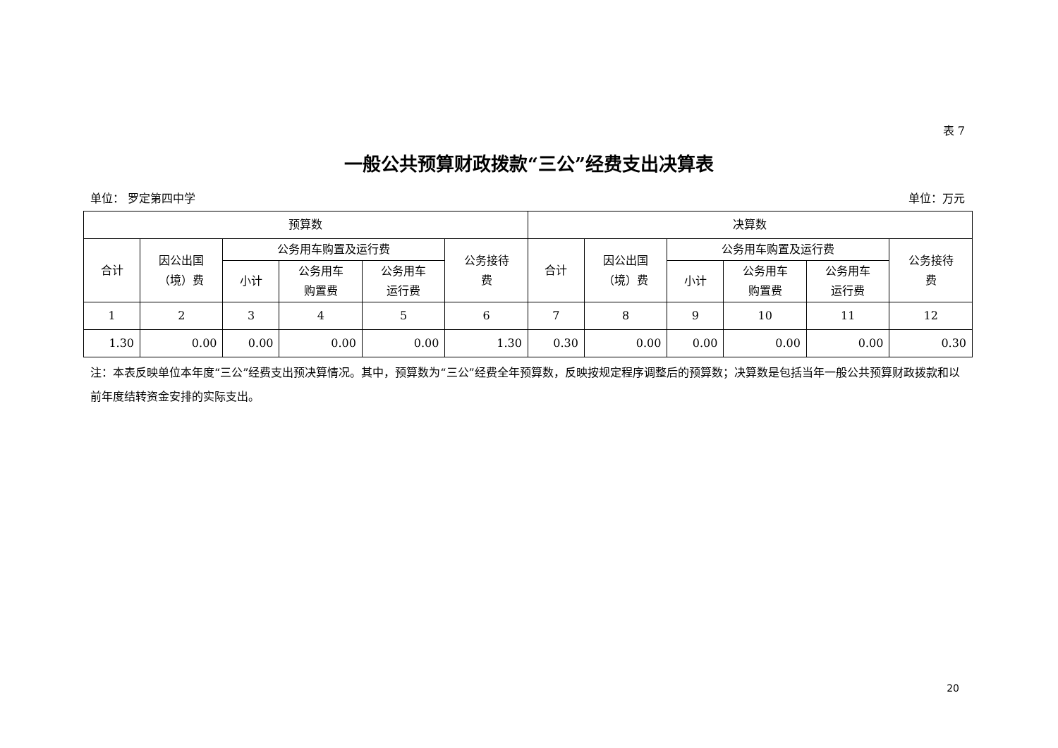表 7
一般公共预算财政拨款“三公”经费支出决算表
单位： 罗定第四中学 单位：万元
| 预算数 | | | | | | 决算数 | | | | | |
| --- | --- | --- | --- | --- | --- | --- | --- | --- | --- | --- | --- |
| 合计 | 因公出国 （境）费 | 公务用车购置及运行费 | | | 公务接待 费 | 合计 | 因公出国 （境）费 | 公务用车购置及运行费 | | | 公务接待 费 |
| | | 小计 | 公务用车 购置费 | 公务用车 运行费 | | | | 小计 | 公务用车 购置费 | 公务用车 运行费 | |
| 1 | 2 | 3 | 4 | 5 | 6 | 7 | 8 | 9 | 10 | 11 | 12 |
| 1.30 | 0.00 | 0.00 | 0.00 | 0.00 | 1.30 | 0.30 | 0.00 | 0.00 | 0.00 | 0.00 | 0.30 |
注：本表反映单位本年度“三公”经费支出预决算情况。其中，预算数为“三公”经费全年预算数，反映按规定程序调整后的预算数；决算数是包括当年一般公共预算财政拨款和以前年度结转资金安排的实际支出。
20